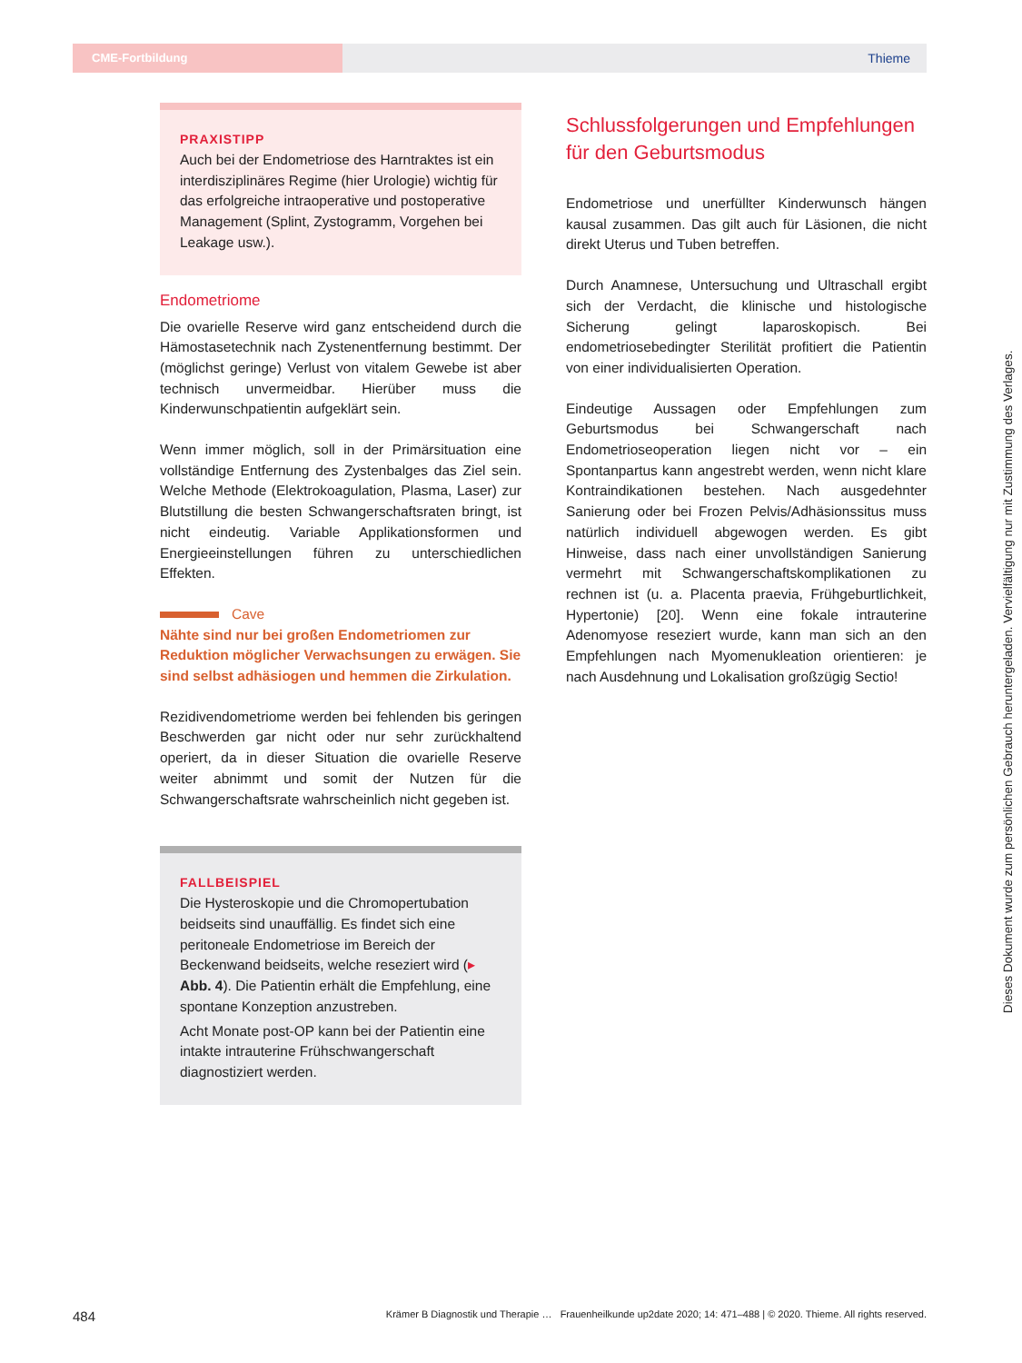CME-Fortbildung
Thieme
PRAXISTIPP
Auch bei der Endometriose des Harntraktes ist ein interdisziplinäres Regime (hier Urologie) wichtig für das erfolgreiche intraoperative und postoperative Management (Splint, Zystogramm, Vorgehen bei Leakage usw.).
Endometriome
Die ovarielle Reserve wird ganz entscheidend durch die Hämostasetechnik nach Zystenentfernung bestimmt. Der (möglichst geringe) Verlust von vitalem Gewebe ist aber technisch unvermeidbar. Hierüber muss die Kinderwunschpatientin aufgeklärt sein.
Wenn immer möglich, soll in der Primärsituation eine vollständige Entfernung des Zystenbalges das Ziel sein. Welche Methode (Elektrokoagulation, Plasma, Laser) zur Blutstillung die besten Schwangerschaftsraten bringt, ist nicht eindeutig. Variable Applikationsformen und Energieeinstellungen führen zu unterschiedlichen Effekten.
Cave
Nähte sind nur bei großen Endometriomen zur Reduktion möglicher Verwachsungen zu erwägen. Sie sind selbst adhäsiogen und hemmen die Zirkulation.
Rezidivendometriome werden bei fehlenden bis geringen Beschwerden gar nicht oder nur sehr zurückhaltend operiert, da in dieser Situation die ovarielle Reserve weiter abnimmt und somit der Nutzen für die Schwangerschaftsrate wahrscheinlich nicht gegeben ist.
FALLBEISPIEL
Die Hysteroskopie und die Chromopertubation beidseits sind unauffällig. Es findet sich eine peritoneale Endometriose im Bereich der Beckenwand beidseits, welche reseziert wird (▸ Abb. 4). Die Patientin erhält die Empfehlung, eine spontane Konzeption anzustreben.
Acht Monate post-OP kann bei der Patientin eine intakte intrauterine Frühschwangerschaft diagnostiziert werden.
Schlussfolgerungen und Empfehlungen für den Geburtsmodus
Endometriose und unerfüllter Kinderwunsch hängen kausal zusammen. Das gilt auch für Läsionen, die nicht direkt Uterus und Tuben betreffen.
Durch Anamnese, Untersuchung und Ultraschall ergibt sich der Verdacht, die klinische und histologische Sicherung gelingt laparoskopisch. Bei endometriosebedingter Sterilität profitiert die Patientin von einer individualisierten Operation.
Eindeutige Aussagen oder Empfehlungen zum Geburtsmodus bei Schwangerschaft nach Endometrioseoperation liegen nicht vor – ein Spontanpartus kann angestrebt werden, wenn nicht klare Kontraindikationen bestehen. Nach ausgedehnter Sanierung oder bei Frozen Pelvis/Adhäsionssitus muss natürlich individuell abgewogen werden. Es gibt Hinweise, dass nach einer unvollständigen Sanierung vermehrt mit Schwangerschaftskomplikationen zu rechnen ist (u. a. Placenta praevia, Frühgeburtlichkeit, Hypertonie) [20]. Wenn eine fokale intrauterine Adenomyose reseziert wurde, kann man sich an den Empfehlungen nach Myomenukleation orientieren: je nach Ausdehnung und Lokalisation großzügig Sectio!
Dieses Dokument wurde zum persönlichen Gebrauch heruntergeladen. Vervielfältigung nur mit Zustimmung des Verlages.
484 Krämer B Diagnostik und Therapie … Frauenheilkunde up2date 2020; 14: 471–488 | © 2020. Thieme. All rights reserved.